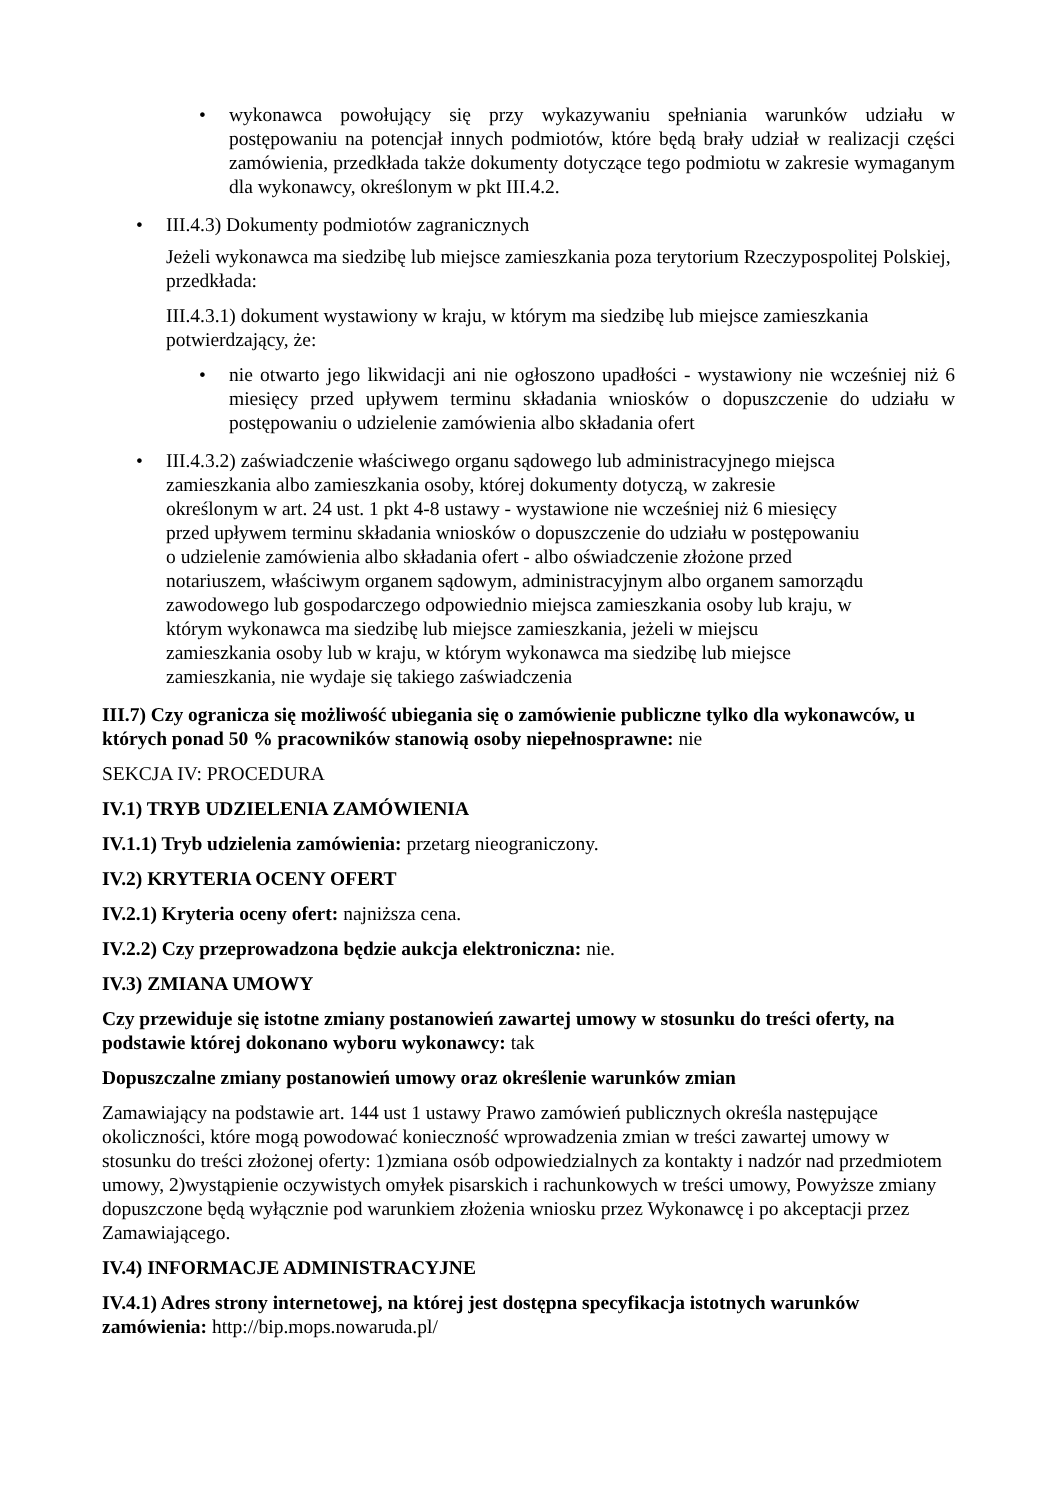• wykonawca powołujący się przy wykazywaniu spełniania warunków udziału w postępowaniu na potencjał innych podmiotów, które będą brały udział w realizacji części zamówienia, przedkłada także dokumenty dotyczące tego podmiotu w zakresie wymaganym dla wykonawcy, określonym w pkt III.4.2.
• III.4.3) Dokumenty podmiotów zagranicznych
Jeżeli wykonawca ma siedzibę lub miejsce zamieszkania poza terytorium Rzeczypospolitej Polskiej, przedkłada:
III.4.3.1) dokument wystawiony w kraju, w którym ma siedzibę lub miejsce zamieszkania potwierdzający, że:
• nie otwarto jego likwidacji ani nie ogłoszono upadłości - wystawiony nie wcześniej niż 6 miesięcy przed upływem terminu składania wniosków o dopuszczenie do udziału w postępowaniu o udzielenie zamówienia albo składania ofert
• III.4.3.2) zaświadczenie właściwego organu sądowego lub administracyjnego miejsca
zamieszkania albo zamieszkania osoby, której dokumenty dotyczą, w zakresie
określonym w art. 24 ust. 1 pkt 4-8 ustawy - wystawione nie wcześniej niż 6 miesięcy
przed upływem terminu składania wniosków o dopuszczenie do udziału w postępowaniu
o udzielenie zamówienia albo składania ofert - albo oświadczenie złożone przed
notariuszem, właściwym organem sądowym, administracyjnym albo organem samorządu
zawodowego lub gospodarczego odpowiednio miejsca zamieszkania osoby lub kraju, w
którym wykonawca ma siedzibę lub miejsce zamieszkania, jeżeli w miejscu
zamieszkania osoby lub w kraju, w którym wykonawca ma siedzibę lub miejsce
zamieszkania, nie wydaje się takiego zaświadczenia
III.7) Czy ogranicza się możliwość ubiegania się o zamówienie publiczne tylko dla wykonawców, u których ponad 50 % pracowników stanowią osoby niepełnosprawne: nie
SEKCJA IV: PROCEDURA
IV.1) TRYB UDZIELENIA ZAMÓWIENIA
IV.1.1) Tryb udzielenia zamówienia: przetarg nieograniczony.
IV.2) KRYTERIA OCENY OFERT
IV.2.1) Kryteria oceny ofert: najniższa cena.
IV.2.2) Czy przeprowadzona będzie aukcja elektroniczna: nie.
IV.3) ZMIANA UMOWY
Czy przewiduje się istotne zmiany postanowień zawartej umowy w stosunku do treści oferty, na podstawie której dokonano wyboru wykonawcy: tak
Dopuszczalne zmiany postanowień umowy oraz określenie warunków zmian
Zamawiający na podstawie art. 144 ust 1 ustawy Prawo zamówień publicznych określa następujące okoliczności, które mogą powodować konieczność wprowadzenia zmian w treści zawartej umowy w stosunku do treści złożonej oferty: 1)zmiana osób odpowiedzialnych za kontakty i nadzór nad przedmiotem umowy, 2)wystąpienie oczywistych omyłek pisarskich i rachunkowych w treści umowy, Powyższe zmiany dopuszczone będą wyłącznie pod warunkiem złożenia wniosku przez Wykonawcę i po akceptacji przez Zamawiającego.
IV.4) INFORMACJE ADMINISTRACYJNE
IV.4.1) Adres strony internetowej, na której jest dostępna specyfikacja istotnych warunków zamówienia: http://bip.mops.nowaruda.pl/